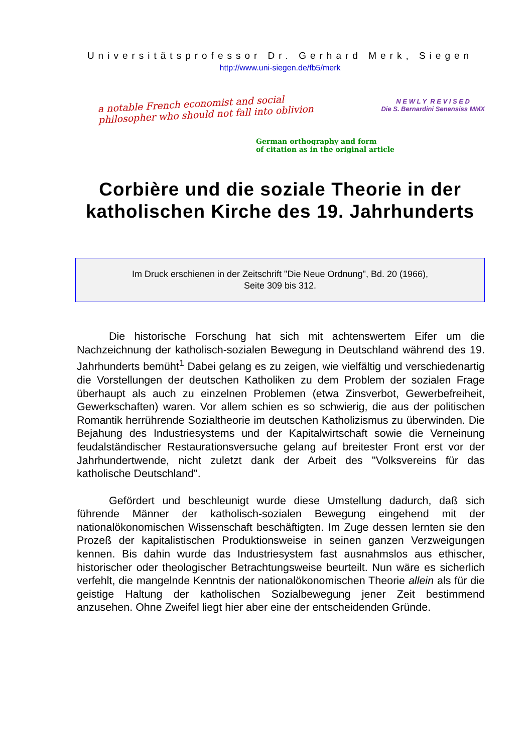Universitätsprofessor Dr. Gerhard Merk, Siegen
http://www.uni-siegen.de/fb5/merk
a notable French economist and social
philosopher who should not fall into oblivion
N E W L Y R E V I S E D
Die S. Bernardini Senensiss MMX
German orthography and form
of citation as in the original article
Corbière und die soziale Theorie in der katholischen Kirche des 19. Jahrhunderts
Im Druck erschienen in der Zeitschrift "Die Neue Ordnung", Bd. 20 (1966),
Seite 309 bis 312.
Die historische Forschung hat sich mit achtenswertem Eifer um die Nachzeichnung der katholisch-sozialen Bewegung in Deutschland während des 19. Jahrhunderts bemüht<sup>1</sup> Dabei gelang es zu zeigen, wie vielfältig und verschiedenartig die Vorstellungen der deutschen Katholiken zu dem Problem der sozialen Frage überhaupt als auch zu einzelnen Problemen (etwa Zinsverbot, Gewerbefreiheit, Gewerkschaften) waren. Vor allem schien es so schwierig, die aus der politischen Romantik herrührende Sozialtheorie im deutschen Katholizismus zu überwinden. Die Bejahung des Industriesystems und der Kapitalwirtschaft sowie die Verneinung feudalständischer Restaurationsversuche gelang auf breitester Front erst vor der Jahrhundertwende, nicht zuletzt dank der Arbeit des "Volksvereins für das katholische Deutschland".
Gefördert und beschleunigt wurde diese Umstellung dadurch, daß sich führende Männer der katholisch-sozialen Bewegung eingehend mit der nationalökonomischen Wissenschaft beschäftigten. Im Zuge dessen lernten sie den Prozeß der kapitalistischen Produktionsweise in seinen ganzen Verzweigungen kennen. Bis dahin wurde das Industriesystem fast ausnahmslos aus ethischer, historischer oder theologischer Betrachtungsweise beurteilt. Nun wäre es sicherlich verfehlt, die mangelnde Kenntnis der nationalökonomischen Theorie allein als für die geistige Haltung der katholischen Sozialbewegung jener Zeit bestimmend anzusehen. Ohne Zweifel liegt hier aber eine der entscheidenden Gründe.